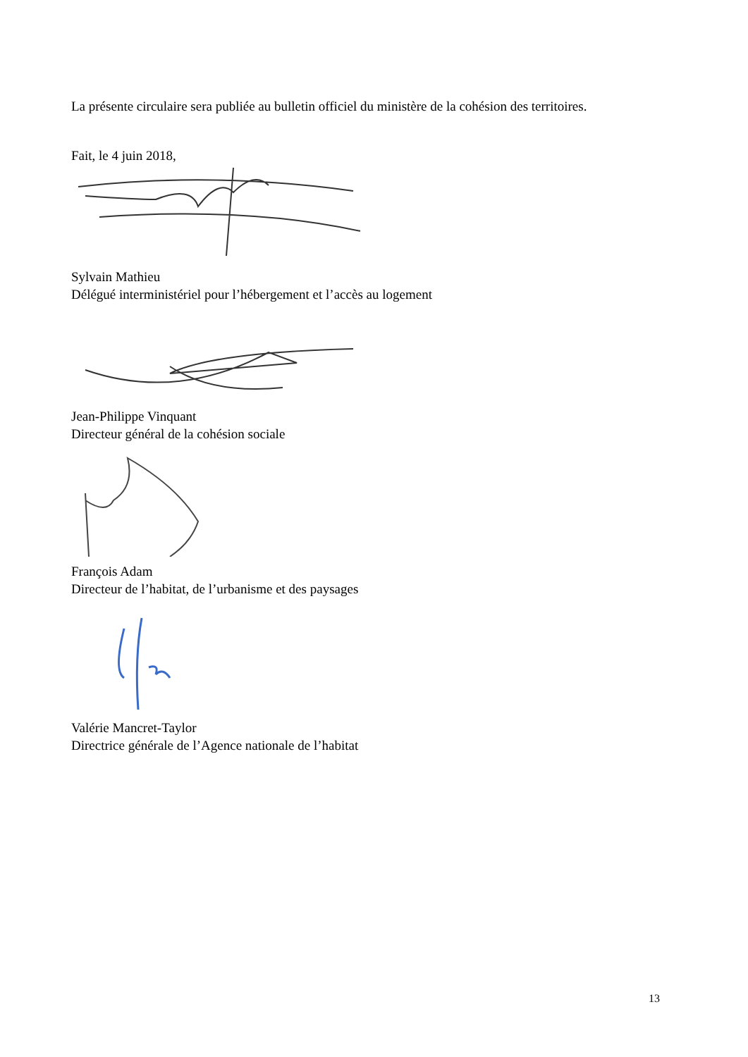La présente circulaire sera publiée au bulletin officiel du ministère de la cohésion des territoires.
Fait, le 4 juin 2018,
Sylvain Mathieu
Délégué interministériel pour l’hébergement et l’accès au logement
Jean-Philippe Vinquant
Directeur général de la cohésion sociale
François Adam
Directeur de l’habitat, de l’urbanisme et des paysages
Valérie Mancret-Taylor
Directrice générale de l’Agence nationale de l’habitat
13